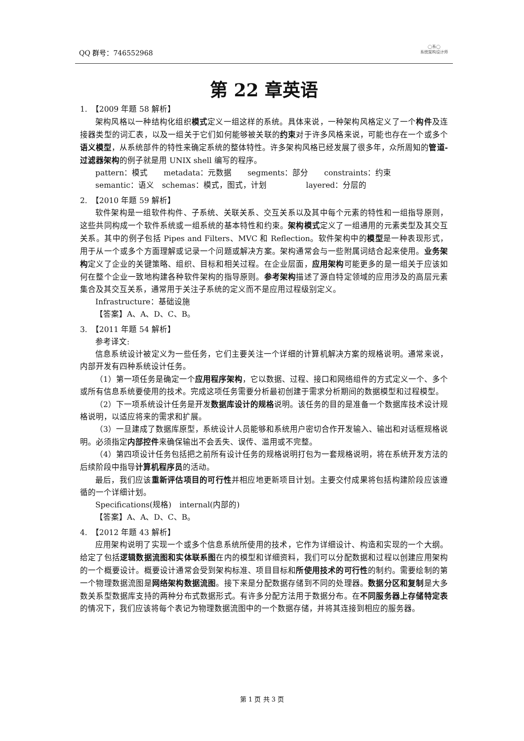QQ 群号：746552968
◯系◯
系统架构设计师
第 22 章英语
1.　【2009 年题 58 解析】
架构风格以一种结构化组织模式定义一组这样的系统。具体来说，一种架构风格定义了一个构件及连接器类型的词汇表，以及一组关于它们如何能够被关联的约束对于许多风格来说，可能也存在一个或多个语义模型，从系统部件的特性来确定系统的整体特性。许多架构风格已经发展了很多年，众所周知的管道-过滤器架构的例子就是用 UNIX shell 编写的程序。
pattern：模式　　metadata：元数据　　segments：部分　　constraints：约束
semantic：语义　schemas：模式，图式，计划　　　　　layered：分层的
2.　【2010 年题 59 解析】
软件架构是一组软件构件、子系统、关联关系、交互关系以及其中每个元素的特性和一组指导原则，这些共同构成一个软件系统或一组系统的基本特性和约束。架构模式定义了一组通用的元素类型及其交互关系。其中的例子包括 Pipes and Filters、MVC 和 Reflection。软件架构中的模型是一种表现形式，用于从一个或多个方面理解或记录一个问题或解决方案。架构通常会与一些附属词结合起来使用。业务架构定义了企业的关键策略、组织、目标和相关过程。在企业层面，应用架构可能更多的是一组关于应该如何在整个企业一致地构建各种软件架构的指导原则。参考架构描述了源自特定领域的应用涉及的高层元素集合及其交互关系，通常用于关注子系统的定义而不是应用过程级别定义。
Infrastructure：基础设施
【答案】A、A、D、C、B。
3.　【2011 年题 54 解析】
参考译文:
信息系统设计被定义为一些任务，它们主要关注一个详细的计算机解决方案的规格说明。通常来说，内部开发有四种系统设计任务。
（1）第一项任务是确定一个应用程序架构，它以数据、过程、接口和网络组件的方式定义一个、多个或所有信息系统要使用的技术。完成这项任务需要分析最初创建于需求分析期间的数据模型和过程模型。
（2）下一项系统设计任务是开发数据库设计的规格说明。该任务的目的是准备一个数据库技术设计规格说明，以适应将来的需求和扩展。
（3）一旦建成了数据库原型，系统设计人员能够和系统用户密切合作开发输入、输出和对话框规格说明。必须指定内部控件来确保输出不会丢失、误传、滥用或不完整。
（4）第四项设计任务包括把之前所有设计任务的规格说明打包为一套规格说明，将在系统开发方法的后续阶段中指导计算机程序员的活动。
最后，我们应该重新评估项目的可行性并相应地更新项目计划。主要交付成果将包括构建阶段应该遵循的一个详细计划。
Specifications(规格)　internal(内部的)
【答案】A、A、D、C、B。
4.　【2012 年题 43 解析】
应用架构说明了实现一个或多个信息系统所使用的技术，它作为详细设计、构造和实现的一个大纲。给定了包括逻辑数据流图和实体联系图在内的模型和详细资料，我们可以分配数据和过程以创建应用架构的一个概要设计。概要设计通常会受到架构标准、项目目标和所使用技术的可行性的制约。需要绘制的第一个物理数据流图是网络架构数据流图。接下来是分配数据存储到不同的处理器。数据分区和复制是大多数关系型数据库支持的两种分布式数据形式。有许多分配方法用于数据分布。在不同服务器上存储特定表的情况下，我们应该将每个表记为物理数据流图中的一个数据存储，并将其连接到相应的服务器。
第 1 页 共 3 页